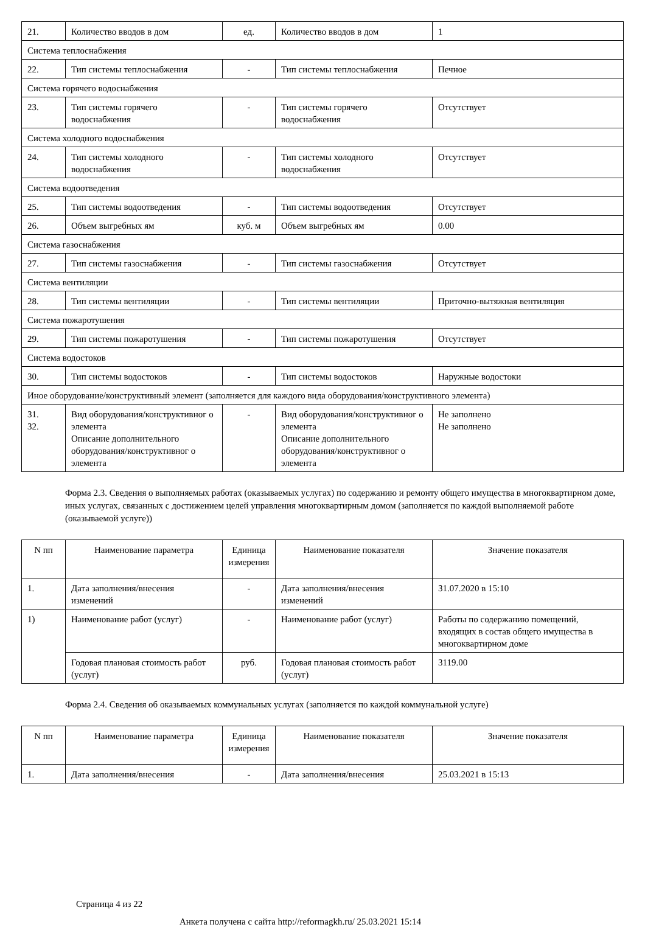| 21. | Количество вводов в дом | ед. | Количество вводов в дом | 1 |
| Система теплоснабжения | | | | |
| 22. | Тип системы теплоснабжения | - | Тип системы теплоснабжения | Печное |
| Система горячего водоснабжения | | | | |
| 23. | Тип системы горячего водоснабжения | - | Тип системы горячего водоснабжения | Отсутствует |
| Система холодного водоснабжения | | | | |
| 24. | Тип системы холодного водоснабжения | - | Тип системы холодного водоснабжения | Отсутствует |
| Система водоотведения | | | | |
| 25. | Тип системы водоотведения | - | Тип системы водоотведения | Отсутствует |
| 26. | Объем выгребных ям | куб. м | Объем выгребных ям | 0.00 |
| Система газоснабжения | | | | |
| 27. | Тип системы газоснабжения | - | Тип системы газоснабжения | Отсутствует |
| Система вентиляции | | | | |
| 28. | Тип системы вентиляции | - | Тип системы вентиляции | Приточно-вытяжная вентиляция |
| Система пожаротушения | | | | |
| 29. | Тип системы пожаротушения | - | Тип системы пожаротушения | Отсутствует |
| Система водостоков | | | | |
| 30. | Тип системы водостоков | - | Тип системы водостоков | Наружные водостоки |
| Иное оборудование/конструктивный элемент (заполняется для каждого вида оборудования/конструктивного элемента) | | | | |
| 31. 32. | Вид оборудования/конструктивног о элемента Описание дополнительного оборудования/конструктивног о элемента | - | Вид оборудования/конструктивног о элемента Описание дополнительного оборудования/конструктивног о элемента | Не заполнено Не заполнено |
Форма 2.3. Сведения о выполняемых работах (оказываемых услугах) по содержанию и ремонту общего имущества в многоквартирном доме, иных услугах, связанных с достижением целей управления многоквартирным домом (заполняется по каждой выполняемой работе (оказываемой услуге))
| N пп | Наименование параметра | Единица измерения | Наименование показателя | Значение показателя |
| --- | --- | --- | --- | --- |
| 1. | Дата заполнения/внесения изменений | - | Дата заполнения/внесения изменений | 31.07.2020 в 15:10 |
| 1) | Наименование работ (услуг) | - | Наименование работ (услуг) | Работы по содержанию помещений, входящих в состав общего имущества в многоквартирном доме |
| | Годовая плановая стоимость работ (услуг) | руб. | Годовая плановая стоимость работ (услуг) | 3119.00 |
Форма 2.4. Сведения об оказываемых коммунальных услугах (заполняется по каждой коммунальной услуге)
| N пп | Наименование параметра | Единица измерения | Наименование показателя | Значение показателя |
| --- | --- | --- | --- | --- |
| 1. | Дата заполнения/внесения | - | Дата заполнения/внесения | 25.03.2021 в 15:13 |
Страница 4 из 22
Анкета получена с сайта http://reformagkh.ru/ 25.03.2021 15:14